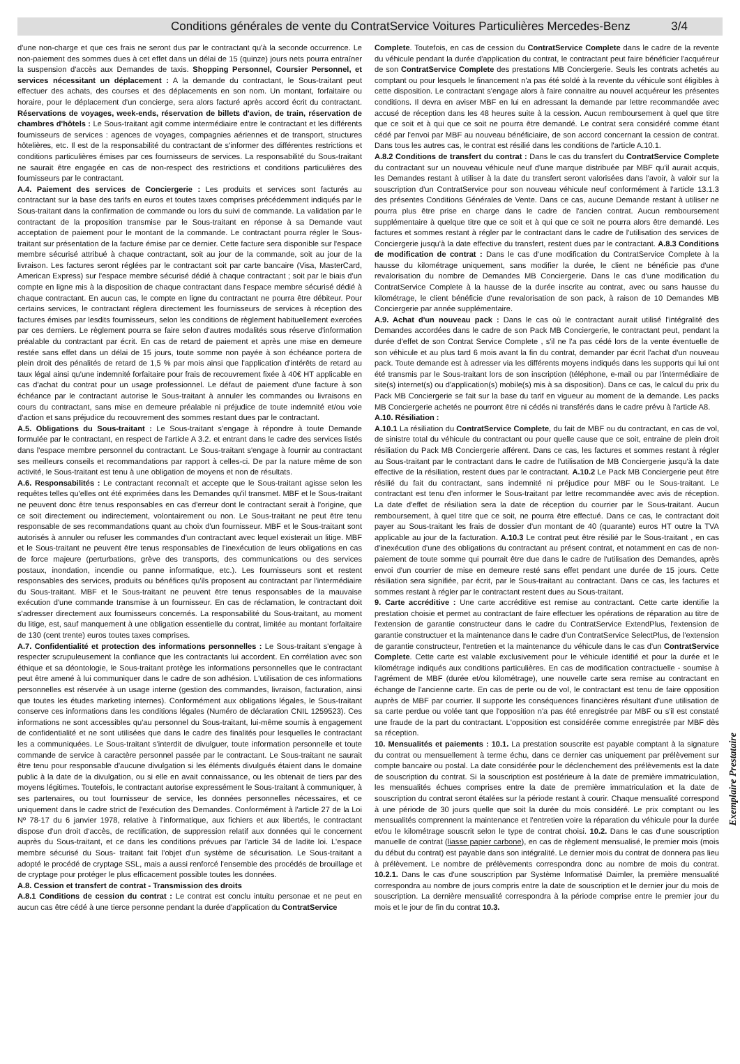Conditions générales de vente du ContratService Voitures Particulières Mercedes-Benz 3/4
d'une non-charge et que ces frais ne seront dus par le contractant qu'à la seconde occurrence. Le non-paiement des sommes dues à cet effet dans un délai de 15 (quinze) jours nets pourra entraîner la suspension d'accès aux Demandes de taxis. Shopping Personnel, Coursier Personnel, et services nécessitant un déplacement : A la demande du contractant, le Sous-traitant peut effectuer des achats, des courses et des déplacements en son nom. Un montant, forfaitaire ou horaire, pour le déplacement d'un concierge, sera alors facturé après accord écrit du contractant. Réservations de voyages, week-ends, réservation de billets d'avion, de train, réservation de chambres d'hôtels : Le Sous-traitant agit comme intermédiaire entre le contractant et les différents fournisseurs de services : agences de voyages, compagnies aériennes et de transport, structures hôtelières, etc. Il est de la responsabilité du contractant de s'informer des différentes restrictions et conditions particulières émises par ces fournisseurs de services. La responsabilité du Sous-traitant ne saurait être engagée en cas de non-respect des restrictions et conditions particulières des fournisseurs par le contractant.
A.4. Paiement des services de Conciergerie : Les produits et services sont facturés au contractant sur la base des tarifs en euros et toutes taxes comprises précédemment indiqués par le Sous-traitant dans la confirmation de commande ou lors du suivi de commande. La validation par le contractant de la proposition transmise par le Sous-traitant en réponse à sa Demande vaut acceptation de paiement pour le montant de la commande. Le contractant pourra régler le Sous-traitant sur présentation de la facture émise par ce dernier. Cette facture sera disponible sur l'espace membre sécurisé attribué à chaque contractant, soit au jour de la commande, soit au jour de la livraison. Les factures seront réglées par le contractant soit par carte bancaire (Visa, MasterCard, American Express) sur l'espace membre sécurisé dédié à chaque contractant ; soit par le biais d'un compte en ligne mis à la disposition de chaque contractant dans l'espace membre sécurisé dédié à chaque contractant. En aucun cas, le compte en ligne du contractant ne pourra être débiteur. Pour certains services, le contractant réglera directement les fournisseurs de services à réception des factures émises par lesdits fournisseurs, selon les conditions de règlement habituellement exercées par ces derniers. Le règlement pourra se faire selon d'autres modalités sous réserve d'information préalable du contractant par écrit. En cas de retard de paiement et après une mise en demeure restée sans effet dans un délai de 15 jours, toute somme non payée à son échéance portera de plein droit des pénalités de retard de 1,5 % par mois ainsi que l'application d'intérêts de retard au taux légal ainsi qu'une indemnité forfaitaire pour frais de recouvrement fixée à 40€ HT applicable en cas d'achat du contrat pour un usage professionnel. Le défaut de paiement d'une facture à son échéance par le contractant autorise le Sous-traitant à annuler les commandes ou livraisons en cours du contractant, sans mise en demeure préalable ni préjudice de toute indemnité et/ou voie d'action et sans préjudice du recouvrement des sommes restant dues par le contractant.
A.5. Obligations du Sous-traitant : Le Sous-traitant s'engage à répondre à toute Demande formulée par le contractant, en respect de l'article A 3.2. et entrant dans le cadre des services listés dans l'espace membre personnel du contractant. Le Sous-traitant s'engage à fournir au contractant ses meilleurs conseils et recommandations par rapport à celles-ci. De par la nature même de son activité, le Sous-traitant est tenu à une obligation de moyens et non de résultats.
A.6. Responsabilités : Le contractant reconnaît et accepte que le Sous-traitant agisse selon les requêtes telles qu'elles ont été exprimées dans les Demandes qu'il transmet. MBF et le Sous-traitant ne peuvent donc être tenus responsables en cas d'erreur dont le contractant serait à l'origine, que ce soit directement ou indirectement, volontairement ou non. Le Sous-traitant ne peut être tenu responsable de ses recommandations quant au choix d'un fournisseur. MBF et le Sous-traitant sont autorisés à annuler ou refuser les commandes d'un contractant avec lequel existerait un litige. MBF et le Sous-traitant ne peuvent être tenus responsables de l'inexécution de leurs obligations en cas de force majeure (perturbations, grève des transports, des communications ou des services postaux, inondation, incendie ou panne informatique, etc.). Les fournisseurs sont et restent responsables des services, produits ou bénéfices qu'ils proposent au contractant par l'intermédiaire du Sous-traitant. MBF et le Sous-traitant ne peuvent être tenus responsables de la mauvaise exécution d'une commande transmise à un fournisseur. En cas de réclamation, le contractant doit s'adresser directement aux fournisseurs concernés. La responsabilité du Sous-traitant, au moment du litige, est, sauf manquement à une obligation essentielle du contrat, limitée au montant forfaitaire de 130 (cent trente) euros toutes taxes comprises.
A.7. Confidentialité et protection des informations personnelles : Le Sous-traitant s'engage à respecter scrupuleusement la confiance que les contractants lui accordent. En corrélation avec son éthique et sa déontologie, le Sous-traitant protège les informations personnelles que le contractant peut être amené à lui communiquer dans le cadre de son adhésion. L'utilisation de ces informations personnelles est réservée à un usage interne (gestion des commandes, livraison, facturation, ainsi que toutes les études marketing internes). Conformément aux obligations légales, le Sous-traitant conserve ces informations dans les conditions légales (Numéro de déclaration CNIL 1259523). Ces informations ne sont accessibles qu'au personnel du Sous-traitant, lui-même soumis à engagement de confidentialité et ne sont utilisées que dans le cadre des finalités pour lesquelles le contractant les a communiquées. Le Sous-traitant s'interdit de divulguer, toute information personnelle et toute commande de service à caractère personnel passée par le contractant. Le Sous-traitant ne saurait être tenu pour responsable d'aucune divulgation si les éléments divulgués étaient dans le domaine public à la date de la divulgation, ou si elle en avait connaissance, ou les obtenait de tiers par des moyens légitimes. Toutefois, le contractant autorise expressément le Sous-traitant à communiquer, à ses partenaires, ou tout fournisseur de service, les données personnelles nécessaires, et ce uniquement dans le cadre strict de l'exécution des Demandes. Conformément à l'article 27 de la Loi Nº 78-17 du 6 janvier 1978, relative à l'informatique, aux fichiers et aux libertés, le contractant dispose d'un droit d'accès, de rectification, de suppression relatif aux données qui le concernent auprès du Sous-traitant, et ce dans les conditions prévues par l'article 34 de ladite loi. L'espace membre sécurisé du Sous- traitant fait l'objet d'un système de sécurisation. Le Sous-traitant a adopté le procédé de cryptage SSL, mais a aussi renforcé l'ensemble des procédés de brouillage et de cryptage pour protéger le plus efficacement possible toutes les données.
A.8. Cession et transfert de contrat - Transmission des droits
A.8.1 Conditions de cession du contrat : Le contrat est conclu intuitu personae et ne peut en aucun cas être cédé à une tierce personne pendant la durée d'application du ContratService
Complete. Toutefois, en cas de cession du ContratService Complete dans le cadre de la revente du véhicule pendant la durée d'application du contrat, le contractant peut faire bénéficier l'acquéreur de son ContratService Complete des prestations MB Conciergerie. Seuls les contrats achetés au comptant ou pour lesquels le financement n'a pas été soldé à la revente du véhicule sont éligibles à cette disposition. Le contractant s'engage alors à faire connaitre au nouvel acquéreur les présentes conditions. Il devra en aviser MBF en lui en adressant la demande par lettre recommandée avec accusé de réception dans les 48 heures suite à la cession. Aucun remboursement à quel que titre que ce soit et à qui que ce soit ne pourra être demandé. Le contrat sera considéré comme étant cédé par l'envoi par MBF au nouveau bénéficiaire, de son accord concernant la cession de contrat. Dans tous les autres cas, le contrat est résilié dans les conditions de l'article A.10.1.
A.8.2 Conditions de transfert du contrat : Dans le cas du transfert du ContratService Complete du contractant sur un nouveau véhicule neuf d'une marque distribuée par MBF qu'il aurait acquis, les Demandes restant à utiliser à la date du transfert seront valorisées dans l'avoir, à valoir sur la souscription d'un ContratService pour son nouveau véhicule neuf conformément à l'article 13.1.3 des présentes Conditions Générales de Vente. Dans ce cas, aucune Demande restant à utiliser ne pourra plus être prise en charge dans le cadre de l'ancien contrat. Aucun remboursement supplémentaire à quelque titre que ce soit et à qui que ce soit ne pourra alors être demandé. Les factures et sommes restant à régler par le contractant dans le cadre de l'utilisation des services de Conciergerie jusqu'à la date effective du transfert, restent dues par le contractant. A.8.3 Conditions de modification de contrat : Dans le cas d'une modification du ContratService Complete à la hausse du kilométrage uniquement, sans modifier la durée, le client ne bénéficie pas d'une revalorisation du nombre de Demandes MB Conciergerie. Dans le cas d'une modification du ContratService Complete à la hausse de la durée inscrite au contrat, avec ou sans hausse du kilométrage, le client bénéficie d'une revalorisation de son pack, à raison de 10 Demandes MB Conciergerie par année supplémentaire.
A.9. Achat d'un nouveau pack : Dans le cas où le contractant aurait utilisé l'intégralité des Demandes accordées dans le cadre de son Pack MB Conciergerie, le contractant peut, pendant la durée d'effet de son Contrat Service Complete , s'il ne l'a pas cédé lors de la vente éventuelle de son véhicule et au plus tard 6 mois avant la fin du contrat, demander par écrit l'achat d'un nouveau pack. Toute demande est à adresser via les différents moyens indiqués dans les supports qui lui ont été transmis par le Sous-traitant lors de son inscription (téléphone, e-mail ou par l'intermédiaire de site(s) internet(s) ou d'application(s) mobile(s) mis à sa disposition). Dans ce cas, le calcul du prix du Pack MB Conciergerie se fait sur la base du tarif en vigueur au moment de la demande. Les packs MB Conciergerie achetés ne pourront être ni cédés ni transférés dans le cadre prévu à l'article A8.
A.10. Résiliation :
A.10.1 La résiliation du ContratService Complete, du fait de MBF ou du contractant, en cas de vol, de sinistre total du véhicule du contractant ou pour quelle cause que ce soit, entraine de plein droit résiliation du Pack MB Conciergerie afférent. Dans ce cas, les factures et sommes restant à régler au Sous-traitant par le contractant dans le cadre de l'utilisation de MB Conciergerie jusqu'à la date effective de la résiliation, restent dues par le contractant. A.10.2 Le Pack MB Conciergerie peut être résilié du fait du contractant, sans indemnité ni préjudice pour MBF ou le Sous-traitant. Le contractant est tenu d'en informer le Sous-traitant par lettre recommandée avec avis de réception. La date d'effet de résiliation sera la date de réception du courrier par le Sous-traitant. Aucun remboursement, à quel titre que ce soit, ne pourra être effectué. Dans ce cas, le contractant doit payer au Sous-traitant les frais de dossier d'un montant de 40 (quarante) euros HT outre la TVA applicable au jour de la facturation. A.10.3 Le contrat peut être résilié par le Sous-traitant , en cas d'inexécution d'une des obligations du contractant au présent contrat, et notamment en cas de non-paiement de toute somme qui pourrait être due dans le cadre de l'utilisation des Demandes, après envoi d'un courrier de mise en demeure resté sans effet pendant une durée de 15 jours. Cette résiliation sera signifiée, par écrit, par le Sous-traitant au contractant. Dans ce cas, les factures et sommes restant à régler par le contractant restent dues au Sous-traitant.
9. Carte accréditive : Une carte accréditive est remise au contractant. Cette carte identifie la prestation choisie et permet au contractant de faire effectuer les opérations de réparation au titre de l'extension de garantie constructeur dans le cadre du ContratService ExtendPlus, l'extension de garantie constructuer et la maintenance dans le cadre d'un ContratService SelectPlus, de l'extension de garantie constructeur, l'entretien et la maintenance du véhicule dans le cas d'un ContratService Complete. Cette carte est valable exclusivement pour le véhicule identifié et pour la durée et le kilométrage indiqués aux conditions particulières. En cas de modification contractuelle - soumise à l'agrément de MBF (durée et/ou kilométrage), une nouvelle carte sera remise au contractant en échange de l'ancienne carte. En cas de perte ou de vol, le contractant est tenu de faire opposition auprès de MBF par courrier. Il supporte les conséquences financières résultant d'une utilisation de sa carte perdue ou volée tant que l'opposition n'a pas été enregistrée par MBF ou s'il est constaté une fraude de la part du contractant. L'opposition est considérée comme enregistrée par MBF dès sa réception.
10. Mensualités et paiements : 10.1. La prestation souscrite est payable comptant à la signature du contrat ou mensuellement à terme échu, dans ce dernier cas uniquement par prélèvement sur compte bancaire ou postal. La date considérée pour le déclenchement des prélèvements est la date de souscription du contrat. Si la souscription est postérieure à la date de première immatriculation, les mensualités échues comprises entre la date de première immatriculation et la date de souscription du contrat seront étalées sur la période restant à courir. Chaque mensualité correspond à une période de 30 jours quelle que soit la durée du mois considéré. Le prix comptant ou les mensualités comprennent la maintenance et l'entretien voire la réparation du véhicule pour la durée et/ou le kilométrage souscrit selon le type de contrat choisi. 10.2. Dans le cas d'une souscription manuelle de contrat (liasse papier carbone), en cas de règlement mensualisé, le premier mois (mois du début du contrat) est payable dans son intégralité. Le dernier mois du contrat de donnera pas lieu à prélèvement. Le nombre de prélèvements correspondra donc au nombre de mois du contrat. 10.2.1. Dans le cas d'une souscription par Système Informatisé Daimler, la première mensualité correspondra au nombre de jours compris entre la date de souscription et le dernier jour du mois de souscription. La dernière mensualité correspondra à la période comprise entre le premier jour du mois et le jour de fin du contrat 10.3.
Exemplaire Prestataire